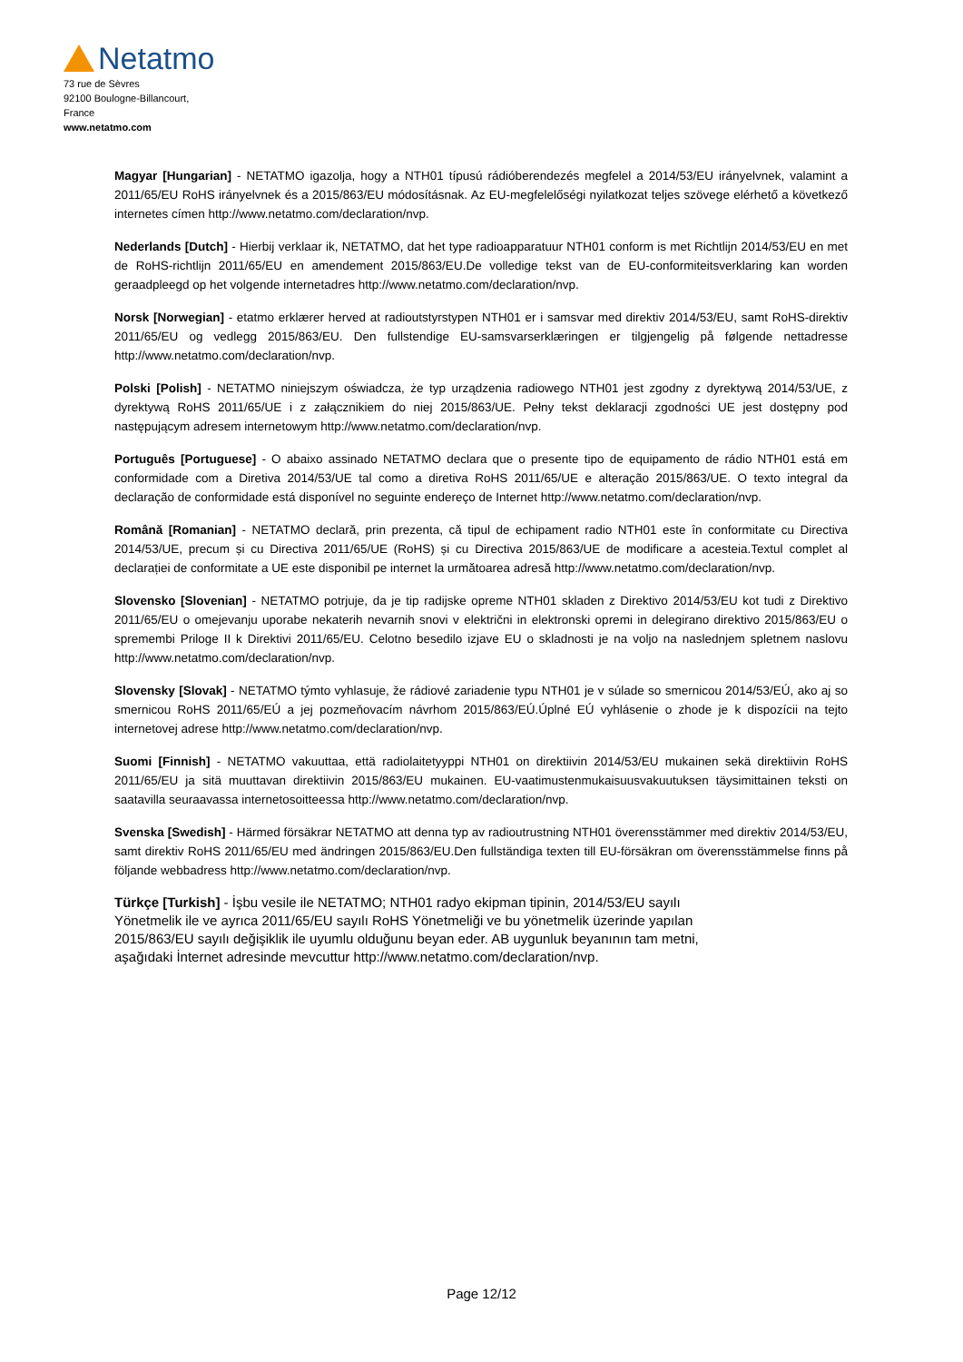Netatmo
73 rue de Sèvres
92100 Boulogne-Billancourt,
France
www.netatmo.com
Magyar [Hungarian] - NETATMO igazolja, hogy a NTH01 típusú rádióberendezés megfelel a 2014/53/EU irányelvnek, valamint a 2011/65/EU RoHS irányelvnek és a 2015/863/EU módosításnak. Az EU-megfelelőségi nyilatkozat teljes szövege elérhető a következő internetes címen http://www.netatmo.com/declaration/nvp.
Nederlands [Dutch] - Hierbij verklaar ik, NETATMO, dat het type radioapparatuur NTH01 conform is met Richtlijn 2014/53/EU en met de RoHS-richtlijn 2011/65/EU en amendement 2015/863/EU.De volledige tekst van de EU-conformiteitsverklaring kan worden geraadpleegd op het volgende internetadres http://www.netatmo.com/declaration/nvp.
Norsk [Norwegian] - etatmo erklærer herved at radioutstyrstypen NTH01 er i samsvar med direktiv 2014/53/EU, samt RoHS-direktiv 2011/65/EU og vedlegg 2015/863/EU. Den fullstendige EU-samsvarserklæringen er tilgjengelig på følgende nettadresse http://www.netatmo.com/declaration/nvp.
Polski [Polish] - NETATMO niniejszym oświadcza, że typ urządzenia radiowego NTH01 jest zgodny z dyrektywą 2014/53/UE, z dyrektywą RoHS 2011/65/UE i z załącznikiem do niej 2015/863/UE. Pełny tekst deklaracji zgodności UE jest dostępny pod następującym adresem internetowym http://www.netatmo.com/declaration/nvp.
Português [Portuguese] - O abaixo assinado NETATMO declara que o presente tipo de equipamento de rádio NTH01 está em conformidade com a Diretiva 2014/53/UE tal como a diretiva RoHS 2011/65/UE e alteração 2015/863/UE. O texto integral da declaração de conformidade está disponível no seguinte endereço de Internet http://www.netatmo.com/declaration/nvp.
Română [Romanian] - NETATMO declară, prin prezenta, că tipul de echipament radio NTH01 este în conformitate cu Directiva 2014/53/UE, precum și cu Directiva 2011/65/UE (RoHS) și cu Directiva 2015/863/UE de modificare a acesteia.Textul complet al declarației de conformitate a UE este disponibil pe internet la următoarea adresă http://www.netatmo.com/declaration/nvp.
Slovensko [Slovenian] - NETATMO potrjuje, da je tip radijske opreme NTH01 skladen z Direktivo 2014/53/EU kot tudi z Direktivo 2011/65/EU o omejevanju uporabe nekaterih nevarnih snovi v električni in elektronski opremi in delegirano direktivo 2015/863/EU o spremembi Priloge II k Direktivi 2011/65/EU. Celotno besedilo izjave EU o skladnosti je na voljo na naslednjem spletnem naslovu http://www.netatmo.com/declaration/nvp.
Slovensky [Slovak] - NETATMO týmto vyhlasuje, že rádiové zariadenie typu NTH01 je v súlade so smernicou 2014/53/EÚ, ako aj so smernicou RoHS 2011/65/EÚ a jej pozmeňovacím návrhom 2015/863/EÚ.Úplné EÚ vyhlásenie o zhode je k dispozícii na tejto internetovej adrese http://www.netatmo.com/declaration/nvp.
Suomi [Finnish] - NETATMO vakuuttaa, että radiolaitetyyppi NTH01 on direktiivin 2014/53/EU mukainen sekä direktiivin RoHS 2011/65/EU ja sitä muuttavan direktiivin 2015/863/EU mukainen. EU-vaatimustenmukaisuusvakuutuksen täysimittainen teksti on saatavilla seuraavassa internetosoitteessa http://www.netatmo.com/declaration/nvp.
Svenska [Swedish] - Härmed försäkrar NETATMO att denna typ av radioutrustning NTH01 överensstämmer med direktiv 2014/53/EU, samt direktiv RoHS 2011/65/EU med ändringen 2015/863/EU.Den fullständiga texten till EU-försäkran om överensstämmelse finns på följande webbadress http://www.netatmo.com/declaration/nvp.
Türkçe [Turkish] - İşbu vesile ile NETATMO; NTH01 radyo ekipman tipinin, 2014/53/EU sayılı
Yönetmelik ile ve ayrıca 2011/65/EU sayılı RoHS Yönetmeliği ve bu yönetmelik üzerinde yapılan
2015/863/EU sayılı değişiklik ile uyumlu olduğunu beyan eder. AB uygunluk beyanının tam metni,
aşağıdaki İnternet adresinde mevcuttur http://www.netatmo.com/declaration/nvp.
Page 12/12